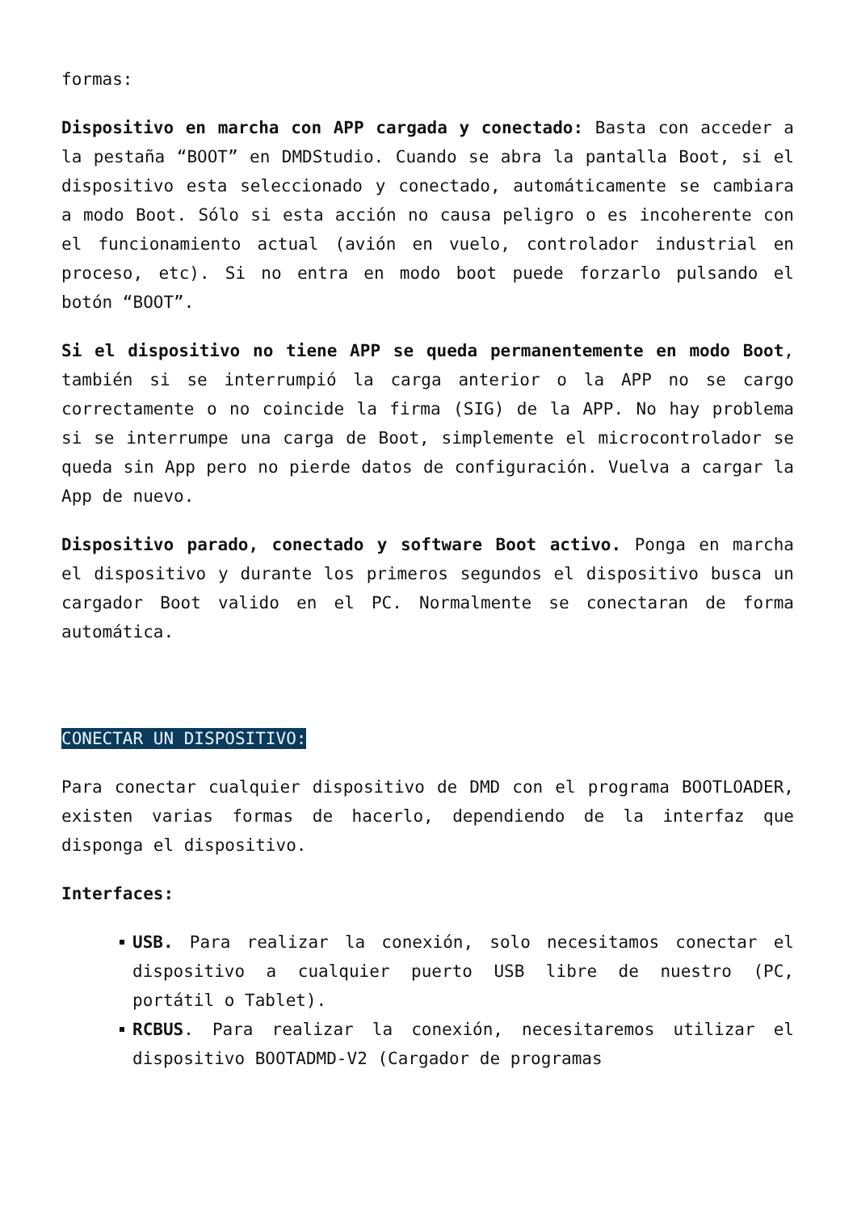formas:
Dispositivo en marcha con APP cargada y conectado: Basta con acceder a la pestaña “BOOT” en DMDStudio. Cuando se abra la pantalla Boot, si el dispositivo esta seleccionado y conectado, automáticamente se cambiara a modo Boot. Sólo si esta acción no causa peligro o es incoherente con el funcionamiento actual (avión en vuelo, controlador industrial en proceso, etc). Si no entra en modo boot puede forzarlo pulsando el botón “BOOT”.
Si el dispositivo no tiene APP se queda permanentemente en modo Boot, también si se interrumpió la carga anterior o la APP no se cargo correctamente o no coincide la firma (SIG) de la APP. No hay problema si se interrumpe una carga de Boot, simplemente el microcontrolador se queda sin App pero no pierde datos de configuración. Vuelva a cargar la App de nuevo.
Dispositivo parado, conectado y software Boot activo. Ponga en marcha el dispositivo y durante los primeros segundos el dispositivo busca un cargador Boot valido en el PC. Normalmente se conectaran de forma automática.
CONECTAR UN DISPOSITIVO:
Para conectar cualquier dispositivo de DMD con el programa BOOTLOADER, existen varias formas de hacerlo, dependiendo de la interfaz que disponga el dispositivo.
Interfaces:
USB. Para realizar la conexión, solo necesitamos conectar el dispositivo a cualquier puerto USB libre de nuestro (PC, portátil o Tablet).
RCBUS. Para realizar la conexión, necesitaremos utilizar el dispositivo BOOTADMD-V2 (Cargador de programas